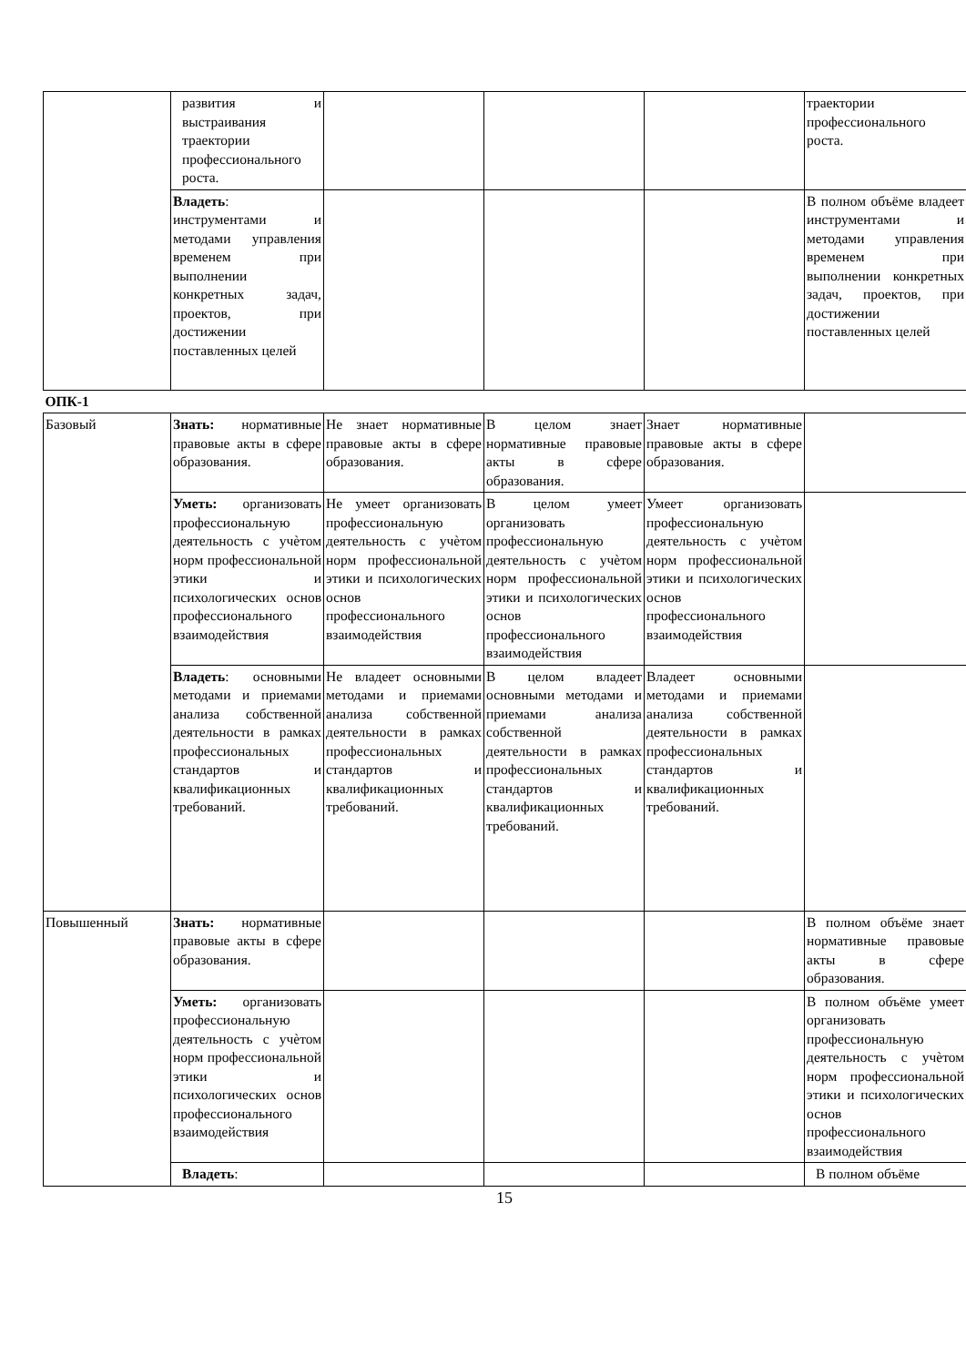| | развития и выстраивания траектории профессионального роста. | | | | траектории профессионального роста. |
| | Владеть : инструментами и методами управления временем при выполнении конкретных задач, проектов, при достижении поставленных целей | | | | В полном объёме владеет инструментами и методами управления временем при выполнении конкретных задач, проектов, при достижении поставленных целей |
| ОПК-1 | | | | | |
| Базовый | Знать: нормативные правовые акты в сфере образования. | Не знает нормативные правовые акты в сфере образования. | В целом знает нормативные правовые акты в сфере образования. | Знает нормативные правовые акты в сфере образования. | |
| | Уметь: организовать профессиональную деятельность с учѐтом норм профессиональной этики и психологических основ профессионального взаимодействия | Не умеет организовать профессиональную деятельность с учѐтом норм профессиональной этики и психологических основ профессионального взаимодействия | В целом умеет организовать профессиональную деятельность с учѐтом норм профессиональной этики и психологических основ профессионального взаимодействия | Умеет организовать профессиональную деятельность с учѐтом норм профессиональной этики и психологических основ профессионального взаимодействия | |
| | Владеть : основными методами и приемами анализа собственной деятельности в рамках профессиональных стандартов и квалификационных требований. | Не владеет основными методами и приемами анализа собственной деятельности в рамках профессиональных стандартов и квалификационных требований. | В целом владеет основными методами и приемами анализа собственной деятельности в рамках профессиональных стандартов и квалификационных требований. | Владеет основными методами и приемами анализа собственной деятельности в рамках профессиональных стандартов и квалификационных требований. | |
| Повышенный | Знать: нормативные правовые акты в сфере образования. | | | | В полном объёме знает нормативные правовые акты в сфере образования. |
| | Уметь: организовать профессиональную деятельность с учѐтом норм профессиональной этики и психологических основ профессионального взаимодействия | | | | В полном объёме умеет организовать профессиональную деятельность с учѐтом норм профессиональной этики и психологических основ профессионального взаимодействия |
| | Владеть : | | | | В полном объёме |
15